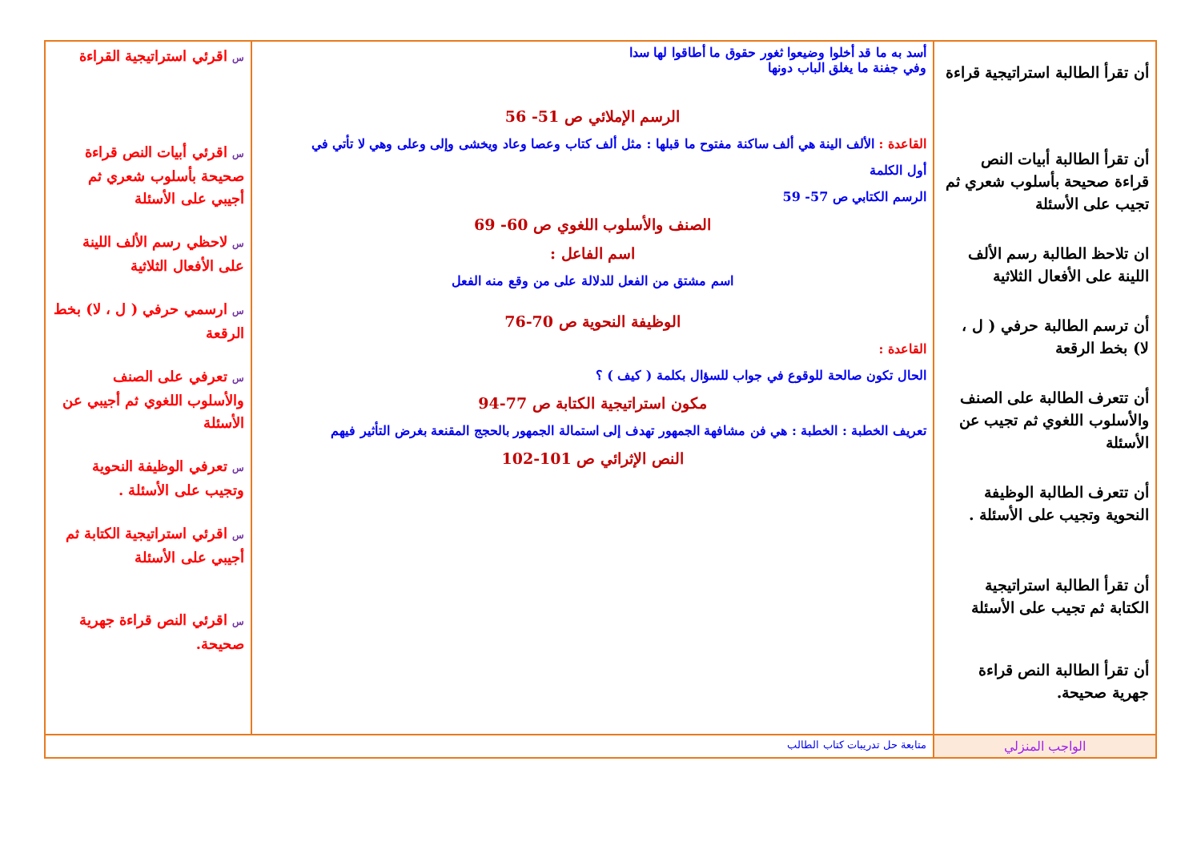| أن تقرأ الطالبة استراتيجية قراءة أن تقرأ الطالبة أبيات النص قراءة صحيحة بأسلوب شعري ثم تجيب على الأسئلة ان تلاحظ الطالبة رسم الألف اللينة على الأفعال الثلاثية أن ترسم الطالبة حرفي ( ل ، لا) بخط الرقعة أن تتعرف الطالبة على الصنف والأسلوب اللغوي ثم تجيب عن الأسئلة أن تتعرف الطالبة الوظيفة النحوية وتجيب على الأسئلة . أن تقرأ الطالبة استراتيجية الكتابة ثم تجيب على الأسئلة أن تقرأ الطالبة النص قراءة جهرية صحيحة. | أسد به ما قد أخلوا وضيعوا ثغور حقوق ما أطاقوا لها سدا وفي جفنة ما يغلق الباب دونها الرسم الإملائي ص 51- 56 القاعدة : الألف الينة هي ألف ساكنة مفتوح ما قبلها : مثل ألف كتاب وعصا وعاد ويخشى وإلى وعلى وهي لا تأتي في أول الكلمة الرسم الكتابي ص 57- 59 الصنف والأسلوب اللغوي ص 60- 69 اسم الفاعل : اسم مشتق من الفعل للدلالة على من وقع منه الفعل الوظيفة النحوية ص 70-76 القاعدة : الحال تكون صالحة للوقوع في جواب للسؤال بكلمة ( كيف ) ؟ مكون استراتيجية الكتابة ص 77-94 تعريف الخطبة : الخطبة : هي فن مشافهة الجمهور تهدف إلى استمالة الجمهور بالحجج المقنعة بغرض التأثير فيهم النص الإثرائي ص 101-102 | س اقرئي استراتيجية القراءة س اقرئي أبيات النص قراءة صحيحة بأسلوب شعري ثم أجيبي على الأسئلة س لاحظي رسم الألف اللينة على الأفعال الثلاثية س ارسمي حرفي ( ل ، لا) بخط الرقعة س تعرفي على الصنف والأسلوب اللغوي ثم أجيبي عن الأسئلة س تعرفي الوظيفة النحوية وتجيب على الأسئلة . س اقرئي استراتيجية الكتابة ثم أجيبي على الأسئلة س اقرئي النص قراءة جهرية صحيحة. |
| الواجب المنزلي | متابعة حل تدريبات كتاب الطالب | |